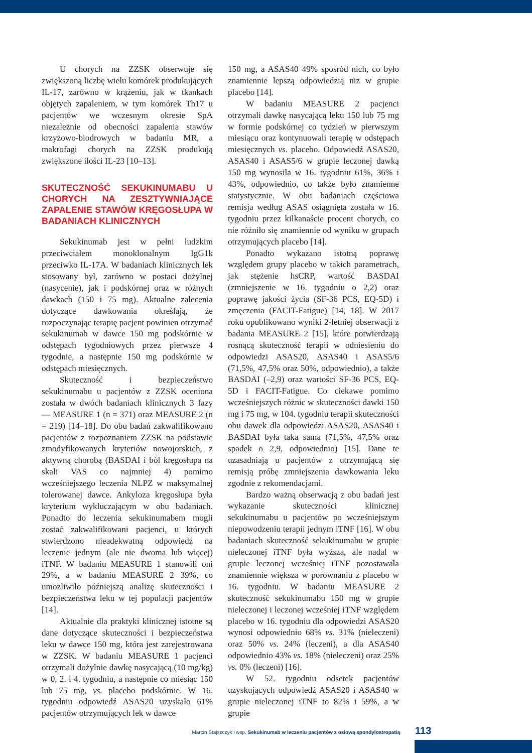U chorych na ZZSK obserwuje się zwiększoną liczbę wielu komórek produkujących IL-17, zarówno w krążeniu, jak w tkankach objętych zapaleniem, w tym komórek Th17 u pacjentów we wczesnym okresie SpA niezależnie od obecności zapalenia stawów krzyżowo-biodrowych w badaniu MR, a makrofagi chorych na ZZSK produkują zwiększone ilości IL-23 [10–13].
SKUTECZNOŚĆ SEKUKINUMABU U CHORYCH NA ZESZTYWNIAJĄCE ZAPALENIE STAWÓW KRĘGOSŁUPA W BADANIACH KLINICZNYCH
Sekukinumab jest w pełni ludzkim przeciwciałem monoklonalnym IgG1k przeciwko IL-17A. W badaniach klinicznych lek stosowany był, zarówno w postaci dożylnej (nasycenie), jak i podskórnej oraz w różnych dawkach (150 i 75 mg). Aktualne zalecenia dotyczące dawkowania określają, że rozpoczynając terapię pacjent powinien otrzymać sekukinumab w dawce 150 mg podskórnie w odstępach tygodniowych przez pierwsze 4 tygodnie, a następnie 150 mg podskórnie w odstępach miesięcznych.
Skuteczność i bezpieczeństwo sekukinumabu u pacjentów z ZZSK oceniona została w dwóch badaniach klinicznych 3 fazy — MEASURE 1 (n = 371) oraz MEASURE 2 (n = 219) [14–18]. Do obu badań zakwalifikowano pacjentów z rozpoznaniem ZZSK na podstawie zmodyfikowanych kryteriów nowojorskich, z aktywną chorobą (BASDAI i ból kręgosłupa na skali VAS co najmniej 4) pomimo wcześniejszego leczenia NLPZ w maksymalnej tolerowanej dawce. Ankyloza kręgosłupa była kryterium wykluczającym w obu badaniach. Ponadto do leczenia sekukinumabem mogli zostać zakwalifikowani pacjenci, u których stwierdzono nieadekwatną odpowiedź na leczenie jednym (ale nie dwoma lub więcej) iTNF. W badaniu MEASURE 1 stanowili oni 29%, a w badaniu MEASURE 2 39%, co umożliwiło późniejszą analizę skuteczności i bezpieczeństwa leku w tej populacji pacjentów [14].
Aktualnie dla praktyki klinicznej istotne są dane dotyczące skuteczności i bezpieczeństwa leku w dawce 150 mg, która jest zarejestrowana w ZZSK. W badaniu MEASURE 1 pacjenci otrzymali dożylnie dawkę nasycającą (10 mg/kg) w 0, 2. i 4. tygodniu, a następnie co miesiąc 150 lub 75 mg, vs. placebo podskórnie. W 16. tygodniu odpowiedź ASAS20 uzyskało 61% pacjentów otrzymujących lek w dawce
150 mg, a ASAS40 49% spośród nich, co było znamiennie lepszą odpowiedzią niż w grupie placebo [14].
W badaniu MEASURE 2 pacjenci otrzymali dawkę nasycającą leku 150 lub 75 mg w formie podskórnej co tydzień w pierwszym miesiącu oraz kontynuowali terapię w odstępach miesięcznych vs. placebo. Odpowiedź ASAS20, ASAS40 i ASAS5/6 w grupie leczonej dawką 150 mg wynosiła w 16. tygodniu 61%, 36% i 43%, odpowiednio, co także było znamienne statystycznie. W obu badaniach częściowa remisja według ASAS osiągnięta została w 16. tygodniu przez kilkanaście procent chorych, co nie różniło się znamiennie od wyniku w grupach otrzymujących placebo [14].
Ponadto wykazano istotną poprawę względem grupy placebo w takich parametrach, jak stężenie hsCRP, wartość BASDAI (zmniejszenie w 16. tygodniu o 2,2) oraz poprawę jakości życia (SF-36 PCS, EQ-5D) i zmęczenia (FACIT-Fatigue) [14, 18]. W 2017 roku opublikowano wyniki 2-letniej obserwacji z badania MEASURE 2 [15], które potwierdzają rosnącą skuteczność terapii w odniesieniu do odpowiedzi ASAS20, ASAS40 i ASAS5/6 (71,5%, 47,5% oraz 50%, odpowiednio), a także BASDAI (–2,9) oraz wartości SF-36 PCS, EQ-5D i FACIT-Fatigue. Co ciekawe pomimo wcześniejszych różnic w skuteczności dawki 150 mg i 75 mg, w 104. tygodniu terapii skuteczności obu dawek dla odpowiedzi ASAS20, ASAS40 i BASDAI była taka sama (71,5%, 47,5% oraz spadek o 2,9, odpowiednio) [15]. Dane te uzasadniają u pacjentów z utrzymującą się remisją próbę zmniejszenia dawkowania leku zgodnie z rekomendacjami.
Bardzo ważną obserwacją z obu badań jest wykazanie skuteczności klinicznej sekukinumabu u pacjentów po wcześniejszym niepowodzeniu terapii jednym iTNF [16]. W obu badaniach skuteczność sekukinumabu w grupie nieleczonej iTNF była wyższa, ale nadal w grupie leczonej wcześniej iTNF pozostawała znamiennie większa w porównaniu z placebo w 16. tygodniu. W badaniu MEASURE 2 skuteczność sekukinumabu 150 mg w grupie nieleczonej i leczonej wcześniej iTNF względem placebo w 16. tygodniu dla odpowiedzi ASAS20 wynosi odpowiednio 68% vs. 31% (nieleczeni) oraz 50% vs. 24% (leczeni), a dla ASAS40 odpowiednio 43% vs. 18% (nieleczeni) oraz 25% vs. 0% (leczeni) [16].
W 52. tygodniu odsetek pacjentów uzyskujących odpowiedź ASAS20 i ASAS40 w grupie nieleczonej iTNF to 82% i 59%, a w grupie
Marcin Stajszczyk i wsp. Sekukinumab w leczeniu pacjentów z osiową spondyloatropatią 113